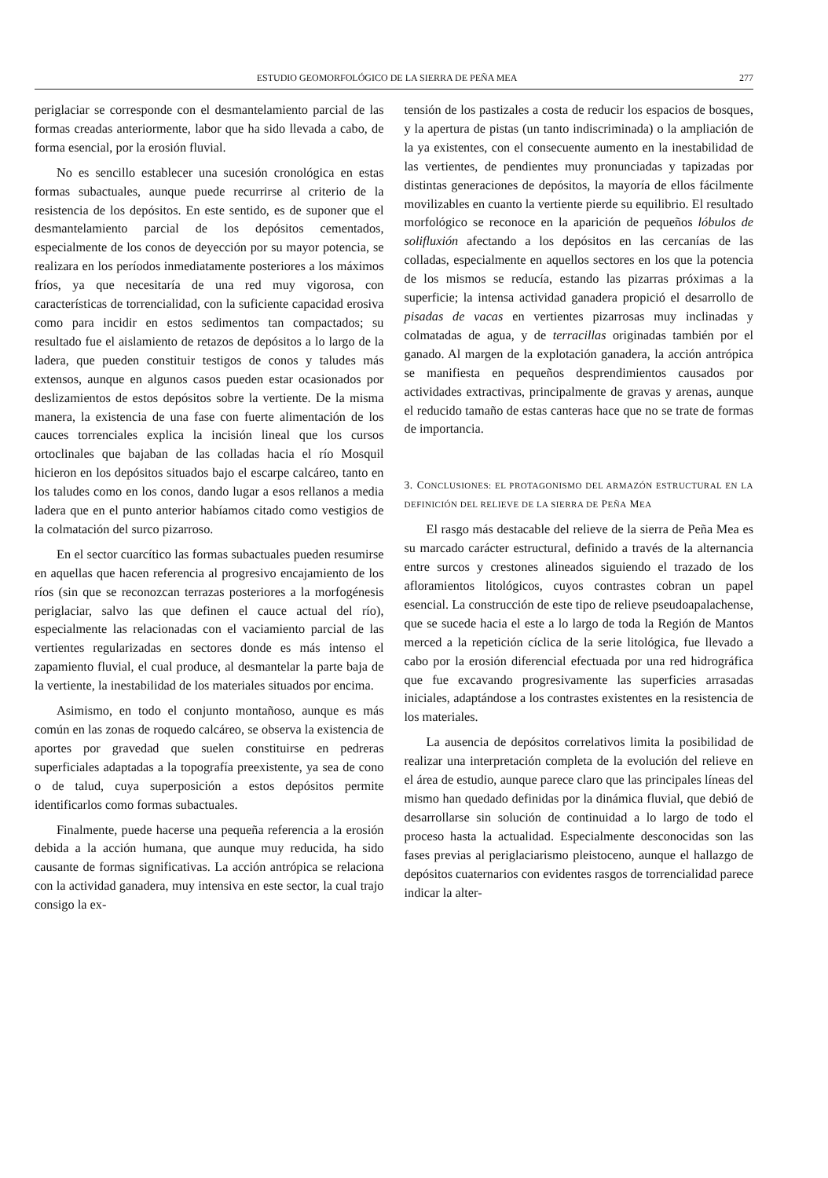ESTUDIO GEOMORFOLÓGICO DE LA SIERRA DE PEÑA MEA 277
periglaciar se corresponde con el desmantelamiento parcial de las formas creadas anteriormente, labor que ha sido llevada a cabo, de forma esencial, por la erosión fluvial.
No es sencillo establecer una sucesión cronológica en estas formas subactuales, aunque puede recurrirse al criterio de la resistencia de los depósitos. En este sentido, es de suponer que el desmantelamiento parcial de los depósitos cementados, especialmente de los conos de deyección por su mayor potencia, se realizara en los períodos inmediatamente posteriores a los máximos fríos, ya que necesitaría de una red muy vigorosa, con características de torrencialidad, con la suficiente capacidad erosiva como para incidir en estos sedimentos tan compactados; su resultado fue el aislamiento de retazos de depósitos a lo largo de la ladera, que pueden constituir testigos de conos y taludes más extensos, aunque en algunos casos pueden estar ocasionados por deslizamientos de estos depósitos sobre la vertiente. De la misma manera, la existencia de una fase con fuerte alimentación de los cauces torrenciales explica la incisión lineal que los cursos ortoclinales que bajaban de las colladas hacia el río Mosquil hicieron en los depósitos situados bajo el escarpe calcáreo, tanto en los taludes como en los conos, dando lugar a esos rellanos a media ladera que en el punto anterior habíamos citado como vestigios de la colmatación del surco pizarroso.
En el sector cuarcítico las formas subactuales pueden resumirse en aquellas que hacen referencia al progresivo encajamiento de los ríos (sin que se reconozcan terrazas posteriores a la morfogénesis periglaciar, salvo las que definen el cauce actual del río), especialmente las relacionadas con el vaciamiento parcial de las vertientes regularizadas en sectores donde es más intenso el zapamiento fluvial, el cual produce, al desmantelar la parte baja de la vertiente, la inestabilidad de los materiales situados por encima.
Asimismo, en todo el conjunto montañoso, aunque es más común en las zonas de roquedo calcáreo, se observa la existencia de aportes por gravedad que suelen constituirse en pedreras superficiales adaptadas a la topografía preexistente, ya sea de cono o de talud, cuya superposición a estos depósitos permite identificarlos como formas subactuales.
Finalmente, puede hacerse una pequeña referencia a la erosión debida a la acción humana, que aunque muy reducida, ha sido causante de formas significativas. La acción antrópica se relaciona con la actividad ganadera, muy intensiva en este sector, la cual trajo consigo la ex-
tensión de los pastizales a costa de reducir los espacios de bosques, y la apertura de pistas (un tanto indiscriminada) o la ampliación de la ya existentes, con el consecuente aumento en la inestabilidad de las vertientes, de pendientes muy pronunciadas y tapizadas por distintas generaciones de depósitos, la mayoría de ellos fácilmente movilizables en cuanto la vertiente pierde su equilibrio. El resultado morfológico se reconoce en la aparición de pequeños lóbulos de solifluxión afectando a los depósitos en las cercanías de las colladas, especialmente en aquellos sectores en los que la potencia de los mismos se reducía, estando las pizarras próximas a la superficie; la intensa actividad ganadera propició el desarrollo de pisadas de vacas en vertientes pizarrosas muy inclinadas y colmatadas de agua, y de terracillas originadas también por el ganado. Al margen de la explotación ganadera, la acción antrópica se manifiesta en pequeños desprendimientos causados por actividades extractivas, principalmente de gravas y arenas, aunque el reducido tamaño de estas canteras hace que no se trate de formas de importancia.
3. CONCLUSIONES: EL PROTAGONISMO DEL ARMAZÓN ESTRUCTURAL EN LA DEFINICIÓN DEL RELIEVE DE LA SIERRA DE PEÑA MEA
El rasgo más destacable del relieve de la sierra de Peña Mea es su marcado carácter estructural, definido a través de la alternancia entre surcos y crestones alineados siguiendo el trazado de los afloramientos litológicos, cuyos contrastes cobran un papel esencial. La construcción de este tipo de relieve pseudoapalachense, que se sucede hacia el este a lo largo de toda la Región de Mantos merced a la repetición cíclica de la serie litológica, fue llevado a cabo por la erosión diferencial efectuada por una red hidrográfica que fue excavando progresivamente las superficies arrasadas iniciales, adaptándose a los contrastes existentes en la resistencia de los materiales.
La ausencia de depósitos correlativos limita la posibilidad de realizar una interpretación completa de la evolución del relieve en el área de estudio, aunque parece claro que las principales líneas del mismo han quedado definidas por la dinámica fluvial, que debió de desarrollarse sin solución de continuidad a lo largo de todo el proceso hasta la actualidad. Especialmente desconocidas son las fases previas al periglaciarismo pleistoceno, aunque el hallazgo de depósitos cuaternarios con evidentes rasgos de torrencialidad parece indicar la alter-